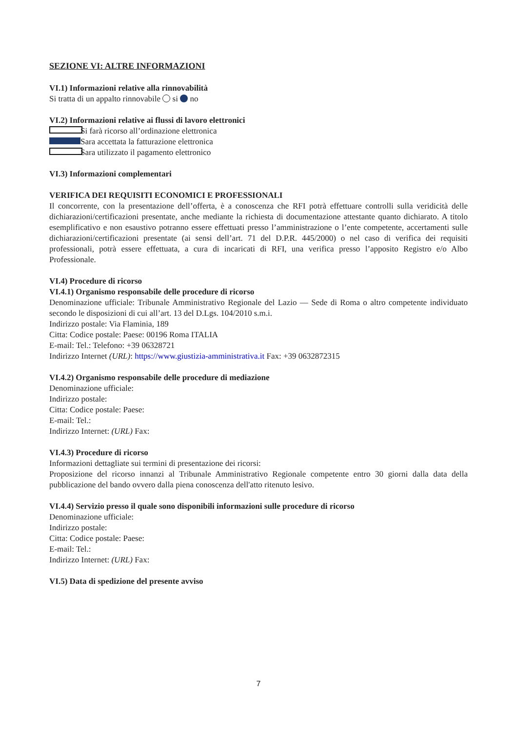SEZIONE VI: ALTRE INFORMAZIONI
VI.1) Informazioni relative alla rinnovabilità
Si tratta di un appalto rinnovabile si no
VI.2) Informazioni relative ai flussi di lavoro elettronici
Si farà ricorso all’ordinazione elettronica
Sara accettata la fatturazione elettronica
Sara utilizzato il pagamento elettronico
VI.3) Informazioni complementari
VERIFICA DEI REQUISITI ECONOMICI E PROFESSIONALI
Il concorrente, con la presentazione dell’offerta, è a conoscenza che RFI potrà effettuare controlli sulla veridicità delle dichiarazioni/certificazioni presentate, anche mediante la richiesta di documentazione attestante quanto dichiarato. A titolo esemplificativo e non esaustivo potranno essere effettuati presso l’amministrazione o l’ente competente, accertamenti sulle dichiarazioni/certificazioni presentate (ai sensi dell’art. 71 del D.P.R. 445/2000) o nel caso di verifica dei requisiti professionali, potrà essere effettuata, a cura di incaricati di RFI, una verifica presso l’apposito Registro e/o Albo Professionale.
VI.4) Procedure di ricorso
VI.4.1) Organismo responsabile delle procedure di ricorso
Denominazione ufficiale: Tribunale Amministrativo Regionale del Lazio — Sede di Roma o altro competente individuato secondo le disposizioni di cui all’art. 13 del D.Lgs. 104/2010 s.m.i.
Indirizzo postale: Via Flaminia, 189
Citta: Codice postale: Paese: 00196 Roma ITALIA
E-mail: Tel.: Telefono: +39 06328721
Indirizzo Internet (URL): https://www.giustizia-amministrativa.it Fax: +39 0632872315
VI.4.2) Organismo responsabile delle procedure di mediazione
Denominazione ufficiale:
Indirizzo postale:
Citta: Codice postale: Paese:
E-mail: Tel.:
Indirizzo Internet: (URL) Fax:
VI.4.3) Procedure di ricorso
Informazioni dettagliate sui termini di presentazione dei ricorsi:
Proposizione del ricorso innanzi al Tribunale Amministrativo Regionale competente entro 30 giorni dalla data della pubblicazione del bando ovvero dalla piena conoscenza dell'atto ritenuto lesivo.
VI.4.4) Servizio presso il quale sono disponibili informazioni sulle procedure di ricorso
Denominazione ufficiale:
Indirizzo postale:
Citta: Codice postale: Paese:
E-mail: Tel.:
Indirizzo Internet: (URL) Fax:
VI.5) Data di spedizione del presente avviso
7